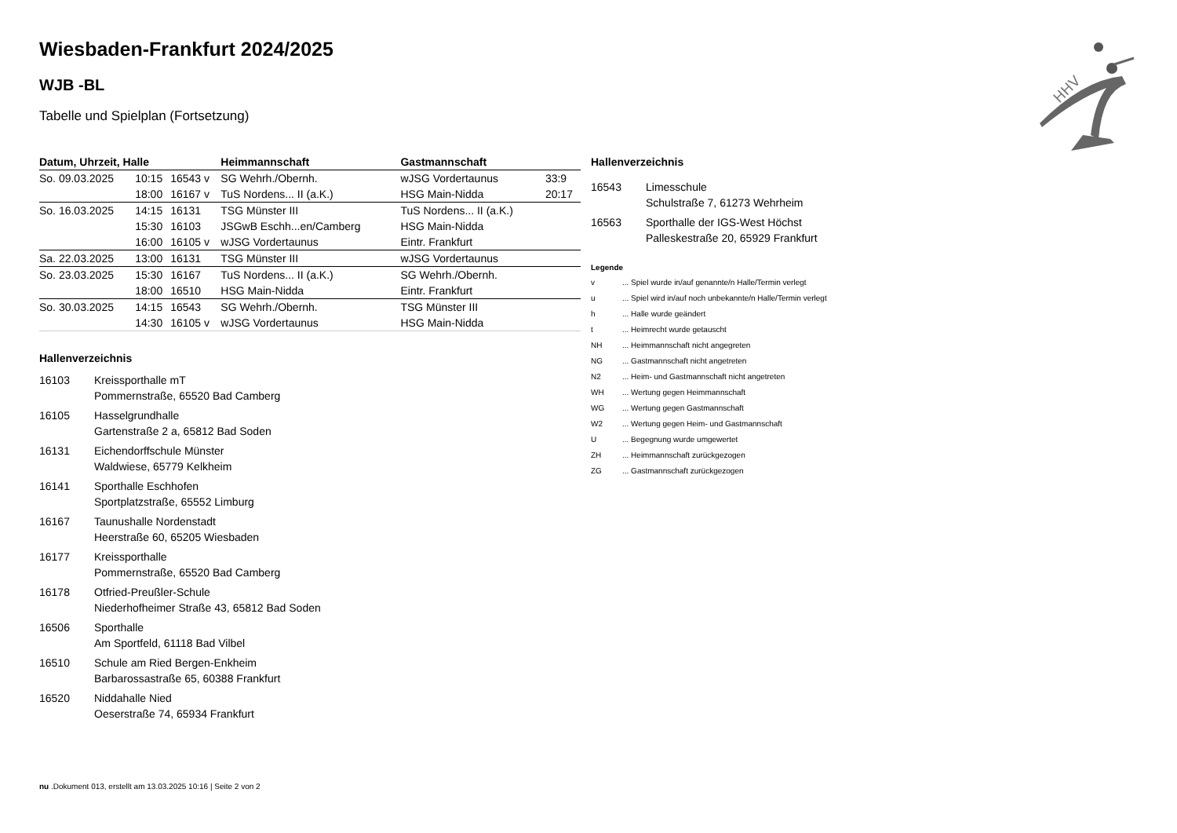Wiesbaden-Frankfurt 2024/2025
WJB -BL
Tabelle und Spielplan (Fortsetzung)
| Datum, Uhrzeit, Halle | | | Heimmannschaft | Gastmannschaft | |
| --- | --- | --- | --- | --- | --- |
| So. 09.03.2025 | 10:15 | 16543 v | SG Wehrh./Obernh. | wJSG Vordertaunus | 33:9 |
| | 18:00 | 16167 v | TuS Nordens... II (a.K.) | HSG Main-Nidda | 20:17 |
| So. 16.03.2025 | 14:15 | 16131 | TSG Münster III | TuS Nordens... II (a.K.) | |
| | 15:30 | 16103 | JSGwB Eschh...en/Camberg | HSG Main-Nidda | |
| | 16:00 | 16105 v | wJSG Vordertaunus | Eintr. Frankfurt | |
| Sa. 22.03.2025 | 13:00 | 16131 | TSG Münster III | wJSG Vordertaunus | |
| So. 23.03.2025 | 15:30 | 16167 | TuS Nordens... II (a.K.) | SG Wehrh./Obernh. | |
| | 18:00 | 16510 | HSG Main-Nidda | Eintr. Frankfurt | |
| So. 30.03.2025 | 14:15 | 16543 | SG Wehrh./Obernh. | TSG Münster III | |
| | 14:30 | 16105 v | wJSG Vordertaunus | HSG Main-Nidda | |
Hallenverzeichnis
16103 Kreissporthalle mT
Pommernstraße, 65520 Bad Camberg
16105 Hasselgrundhalle
Gartenstraße 2 a, 65812 Bad Soden
16131 Eichendorffschule Münster
Waldwiese, 65779 Kelkheim
16141 Sporthalle Eschhofen
Sportplatzstraße, 65552 Limburg
16167 Taunushalle Nordenstadt
Heerstraße 60, 65205 Wiesbaden
16177 Kreissporthalle
Pommernstraße, 65520 Bad Camberg
16178 Otfried-Preußler-Schule
Niederhofheimer Straße 43, 65812 Bad Soden
16506 Sporthalle
Am Sportfeld, 61118 Bad Vilbel
16510 Schule am Ried Bergen-Enkheim
Barbarossastraße 65, 60388 Frankfurt
16520 Niddahalle Nied
Oeserstraße 74, 65934 Frankfurt
Hallenverzeichnis
16543 Limesschule
Schulstraße 7, 61273 Wehrheim
16563 Sporthalle der IGS-West Höchst
Palleskestraße 20, 65929 Frankfurt
Legende
v... Spiel wurde in/auf genannte/n Halle/Termin verlegt
u... Spiel wird in/auf noch unbekannte/n Halle/Termin verlegt
h... Halle wurde geändert
t... Heimrecht wurde getauscht
NH... Heimmannschaft nicht angegreten
NG... Gastmannschaft nicht angetreten
N2... Heim- und Gastmannschaft nicht angetreten
WH... Wertung gegen Heimmannschaft
WG... Wertung gegen Gastmannschaft
W2... Wertung gegen Heim- und Gastmannschaft
U... Begegnung wurde umgewertet
ZH... Heimmannschaft zurückgezogen
ZG... Gastmannschaft zurückgezogen
HHV
nu .Dokument 013, erstellt am 13.03.2025 10:16 | Seite 2 von 2